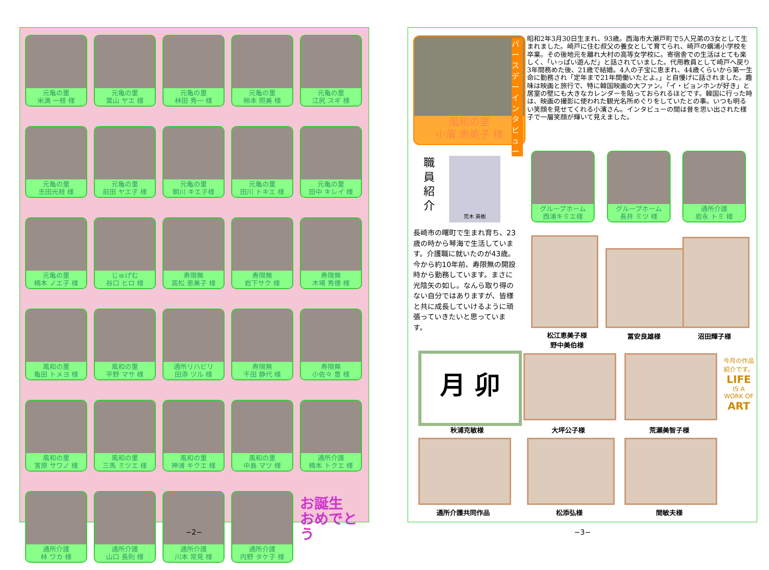元亀の里
米満 一枝 様
元亀の里
葉山 ヤエ 様
元亀の里
林田 秀一 様
元亀の里
柿本 照美 様
元亀の里
江尻 スギ 様
元亀の里
志田光枝 様
元亀の里
前田 ヤエ子 様
元亀の里
朝川 キエ子様
元亀の里
田川 トキエ 様
元亀の里
田中 キレイ 様
元亀の里
楠本 ノエ子 様
じゅげむ
谷口 ヒロ 様
寿限無
高松 恵美子 様
寿限無
岩下サク 様
寿限無
木場 秀徳 様
風和の里
亀田 トメヨ 様
風和の里
平野 マサ 様
通所リハビリ
田添 ツル 様
寿限無
千田 静代 様
寿限無
小佐々 豊 様
風和の里
宮原 サワノ 様
風和の里
三馬 ミツエ 様
風和の里
神浦 キクエ 様
風和の里
中島 マツ 様
通所介護
楠本 トクエ 様
通所介護
林 ワカ 様
通所介護
山口 長則 様
通所介護
川本 常見 様
通所介護
内野 タケ子 様
お誕生
おめでとう
−2−
風和の里
小濱 恵美子 様
バースデーインタビュー
昭和2年3月30日生まれ、93歳。西海市大瀬戸町で5人兄弟の3女として生まれました。崎戸に住む叔父の養女として育てられ、崎戸の蠣浦小学校を卒業。その後地元を離れ大村の高等女学校に。寄宿舎での生活はとても楽しく、「いっぱい遊んだ」と話されていました。代用教員として崎戸へ戻り3年間務めた後、21歳で結婚。4人の子宝に恵まれ、44歳くらいから第一生命に勤務され「定年まで21年間働いたとよ。」と自慢げに話されました。趣味は映画と旅行で、特に韓国映画の大ファン。「イ・ビョンホンが好き」と居室の壁にも大きなカレンダーを貼っておられるほどです。韓国に行った時は、映画の撮影に使われた観光名所めぐりをしていたとの事。いつも明るい笑顔を見せてくれる小濱さん。インタビューの間は昔を思い出された様子で一層笑顔が輝いて見えました。
職
員
紹
介
荒木 英樹
長崎市の曙町で生まれ育ち、23歳の時から琴海で生活しています。介護職に就いたのが43歳。今から約10年前、寿限無の開設時から勤務しています。まさに光陰矢の如し。なんら取り得のない自分ではありますが、皆様と共に成長していけるように頑張っていきたいと思っています。
グループホーム
西浦キミエ様
グループホーム
長井 ミツ 様
通所介護
岩永 トミ 様
松江恵美子様
野中美伯様
冨安良雄様 沼田輝子様
月 卯
秋浦克敏様 大坪公子様 荒瀬美智子様
通所介護共同作品 松添弘様 間敏夫様
今月の作品紹介です。
LIFE
IS A WORK OF
ART
−3−